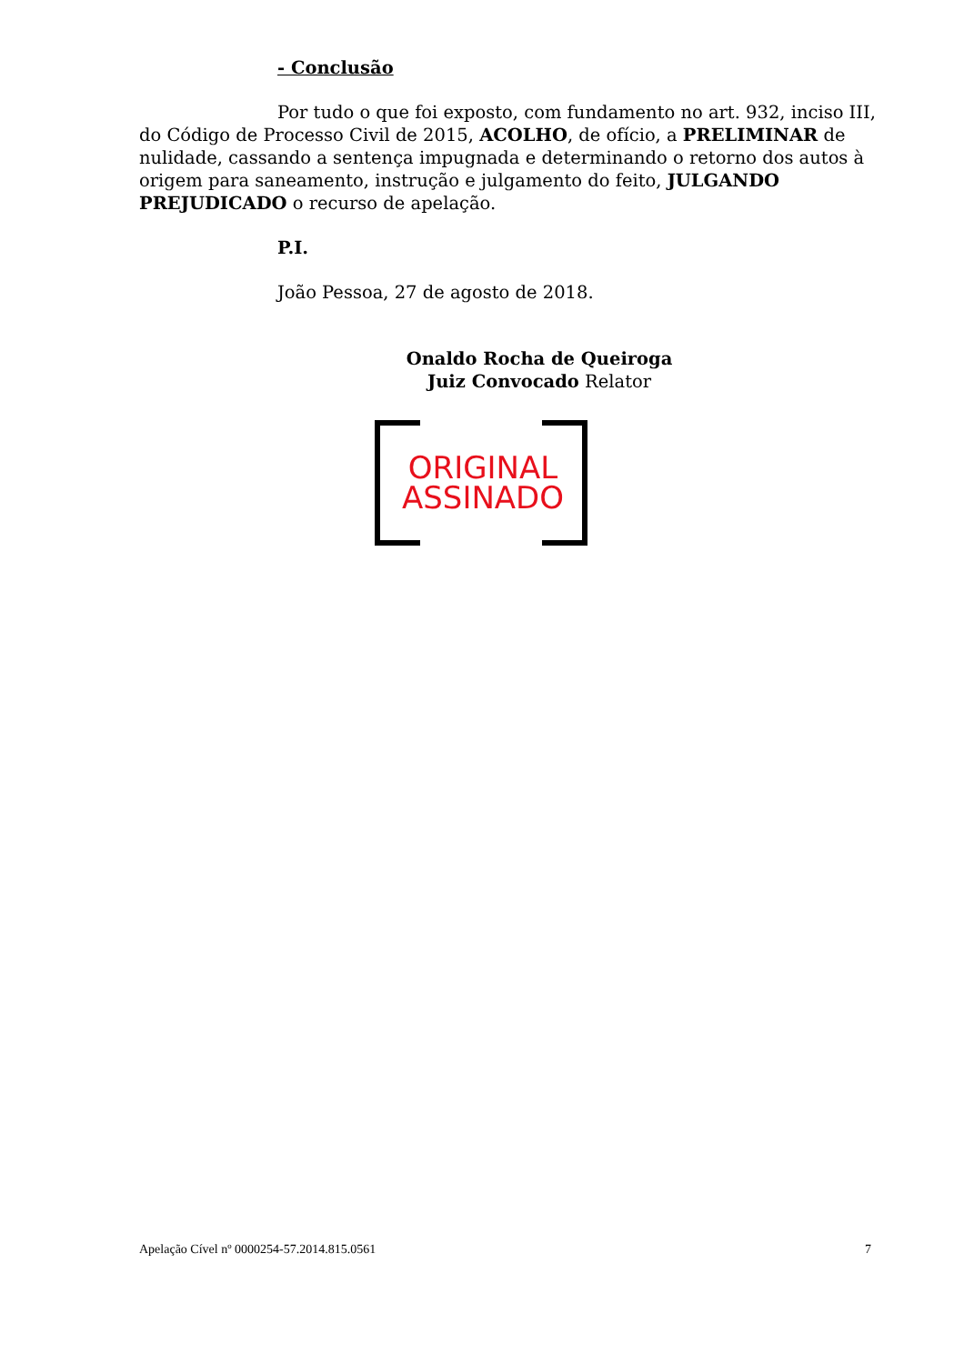- Conclusão
Por tudo o que foi exposto, com fundamento no art. 932, inciso III, do Código de Processo Civil de 2015, ACOLHO, de ofício, a PRELIMINAR de nulidade, cassando a sentença impugnada e determinando o retorno dos autos à origem para saneamento, instrução e julgamento do feito, JULGANDO PREJUDICADO o recurso de apelação.
P.I.
João Pessoa, 27 de agosto de 2018.
Onaldo Rocha de Queiroga
Juiz Convocado Relator
ORIGINAL ASSINADO
Apelação Cível nº 0000254-57.2014.815.0561 7